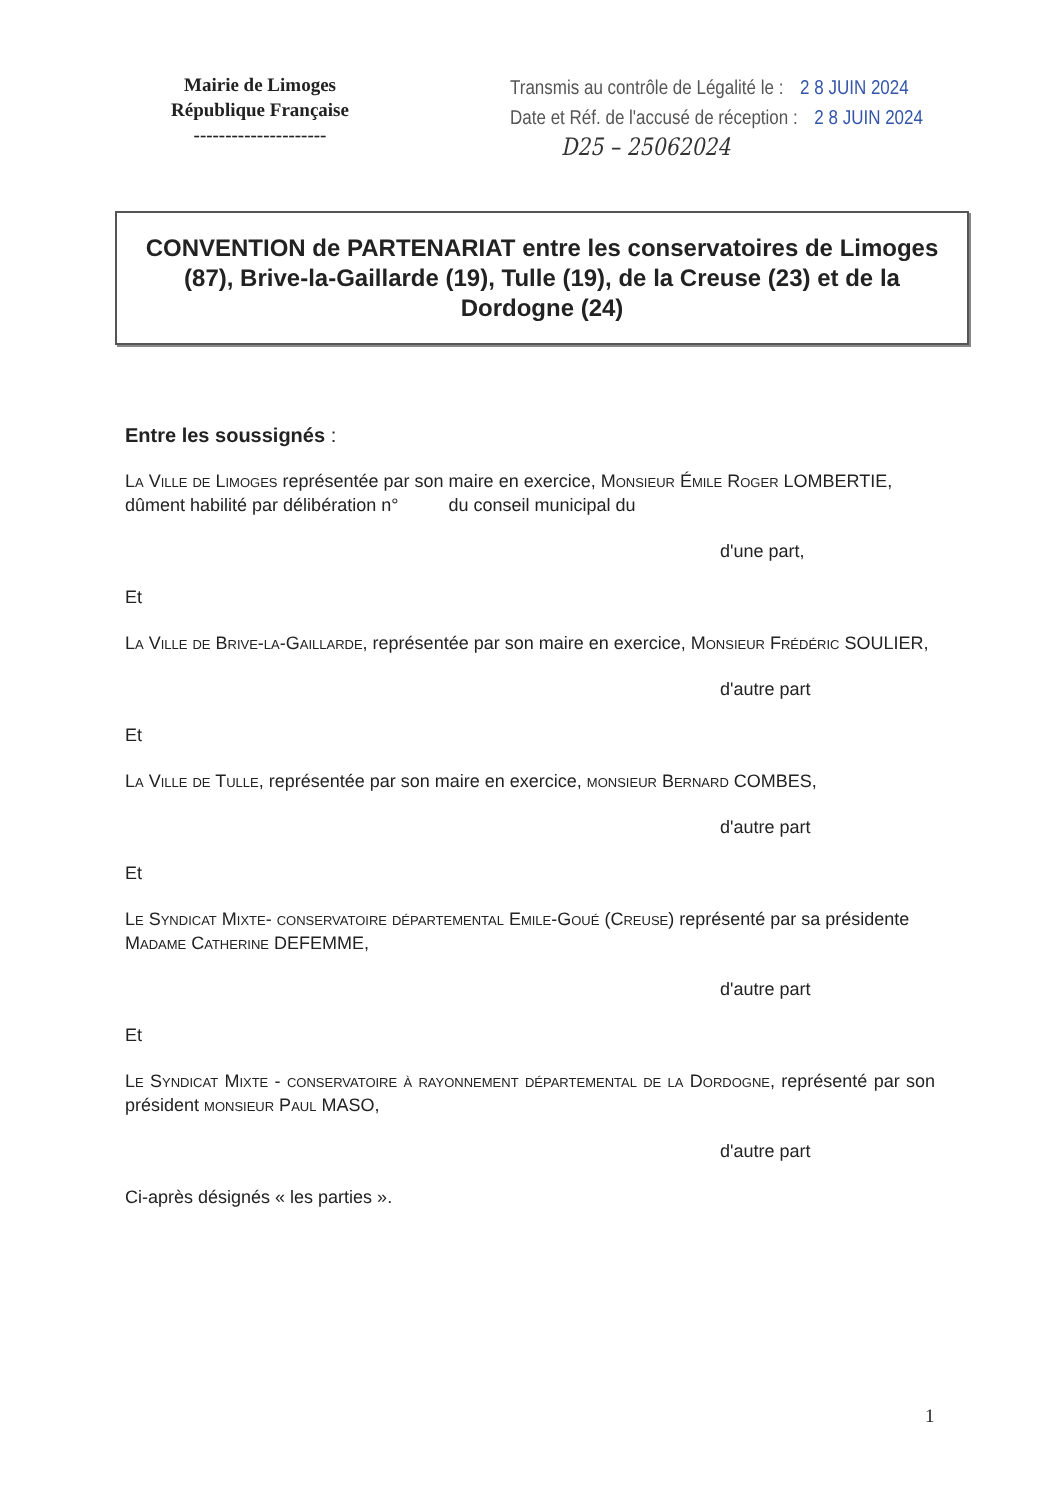Mairie de Limoges
République Française
---------------------
Transmis au contrôle de Légalité le : 2 8 JUIN 2024
Date et Réf. de l'accusé de réception : 2 8 JUIN 2024
D25 – 25062024
CONVENTION de PARTENARIAT entre les conservatoires de Limoges (87), Brive-la-Gaillarde (19), Tulle (19), de la Creuse (23) et de la Dordogne (24)
Entre les soussignés :
La Ville de Limoges représentée par son maire en exercice, Monsieur Émile Roger LOMBERTIE, dûment habilité par délibération n° du conseil municipal du
d'une part,
Et
La Ville de Brive-la-Gaillarde, représentée par son maire en exercice, Monsieur Frédéric SOULIER,
d'autre part
Et
La Ville de Tulle, représentée par son maire en exercice, monsieur Bernard COMBES,
d'autre part
Et
Le Syndicat Mixte- conservatoire départemental Emile-Goué (Creuse) représenté par sa présidente Madame Catherine DEFEMME,
d'autre part
Et
Le Syndicat Mixte - conservatoire à rayonnement départemental de la Dordogne, représenté par son président monsieur Paul MASO,
d'autre part
Ci-après désignés « les parties ».
1